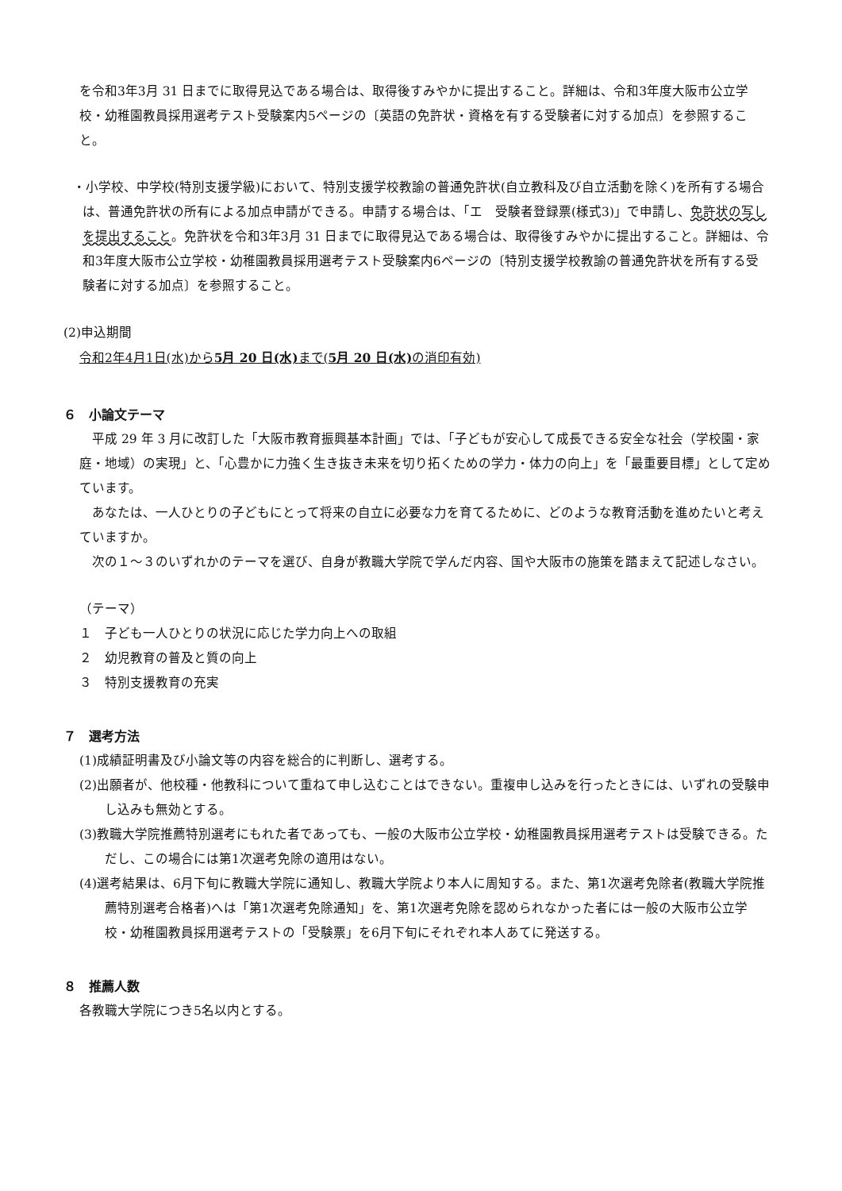を令和3年3月 31 日までに取得見込である場合は、取得後すみやかに提出すること。詳細は、令和3年度大阪市公立学校・幼稚園教員採用選考テスト受験案内5ページの〔英語の免許状・資格を有する受験者に対する加点〕を参照すること。
・小学校、中学校(特別支援学級)において、特別支援学校教諭の普通免許状(自立教科及び自立活動を除く)を所有する場合は、普通免許状の所有による加点申請ができる。申請する場合は、「エ　受験者登録票(様式3)」で申請し、免許状の写しを提出すること。免許状を令和3年3月 31 日までに取得見込である場合は、取得後すみやかに提出すること。詳細は、令和3年度大阪市公立学校・幼稚園教員採用選考テスト受験案内6ページの〔特別支援学校教諭の普通免許状を所有する受験者に対する加点〕を参照すること。
(2)申込期間
令和2年4月1日(水)から5月 20 日(水) まで(5月 20 日(水) の消印有効)
６　小論文テーマ
　平成 29 年 3 月に改訂した「大阪市教育振興基本計画」では、「子どもが安心して成長できる安全な社会（学校園・家庭・地域）の実現」と、「心豊かに力強く生き抜き未来を切り拓くための学力・体力の向上」を「最重要目標」として定めています。
　あなたは、一人ひとりの子どもにとって将来の自立に必要な力を育てるために、どのような教育活動を進めたいと考えていますか。
　次の１～３のいずれかのテーマを選び、自身が教職大学院で学んだ内容、国や大阪市の施策を踏まえて記述しなさい。
（テーマ）
１　子ども一人ひとりの状況に応じた学力向上への取組
２　幼児教育の普及と質の向上
３　特別支援教育の充実
７　選考方法
(1)成績証明書及び小論文等の内容を総合的に判断し、選考する。
(2)出願者が、他校種・他教科について重ねて申し込むことはできない。重複申し込みを行ったときには、いずれの受験申し込みも無効とする。
(3)教職大学院推薦特別選考にもれた者であっても、一般の大阪市公立学校・幼稚園教員採用選考テストは受験できる。ただし、この場合には第1次選考免除の適用はない。
(4)選考結果は、6月下旬に教職大学院に通知し、教職大学院より本人に周知する。また、第1次選考免除者(教職大学院推薦特別選考合格者)へは「第1次選考免除通知」を、第1次選考免除を認められなかった者には一般の大阪市公立学校・幼稚園教員採用選考テストの「受験票」を6月下旬にそれぞれ本人あてに発送する。
８　推薦人数
各教職大学院につき5名以内とする。